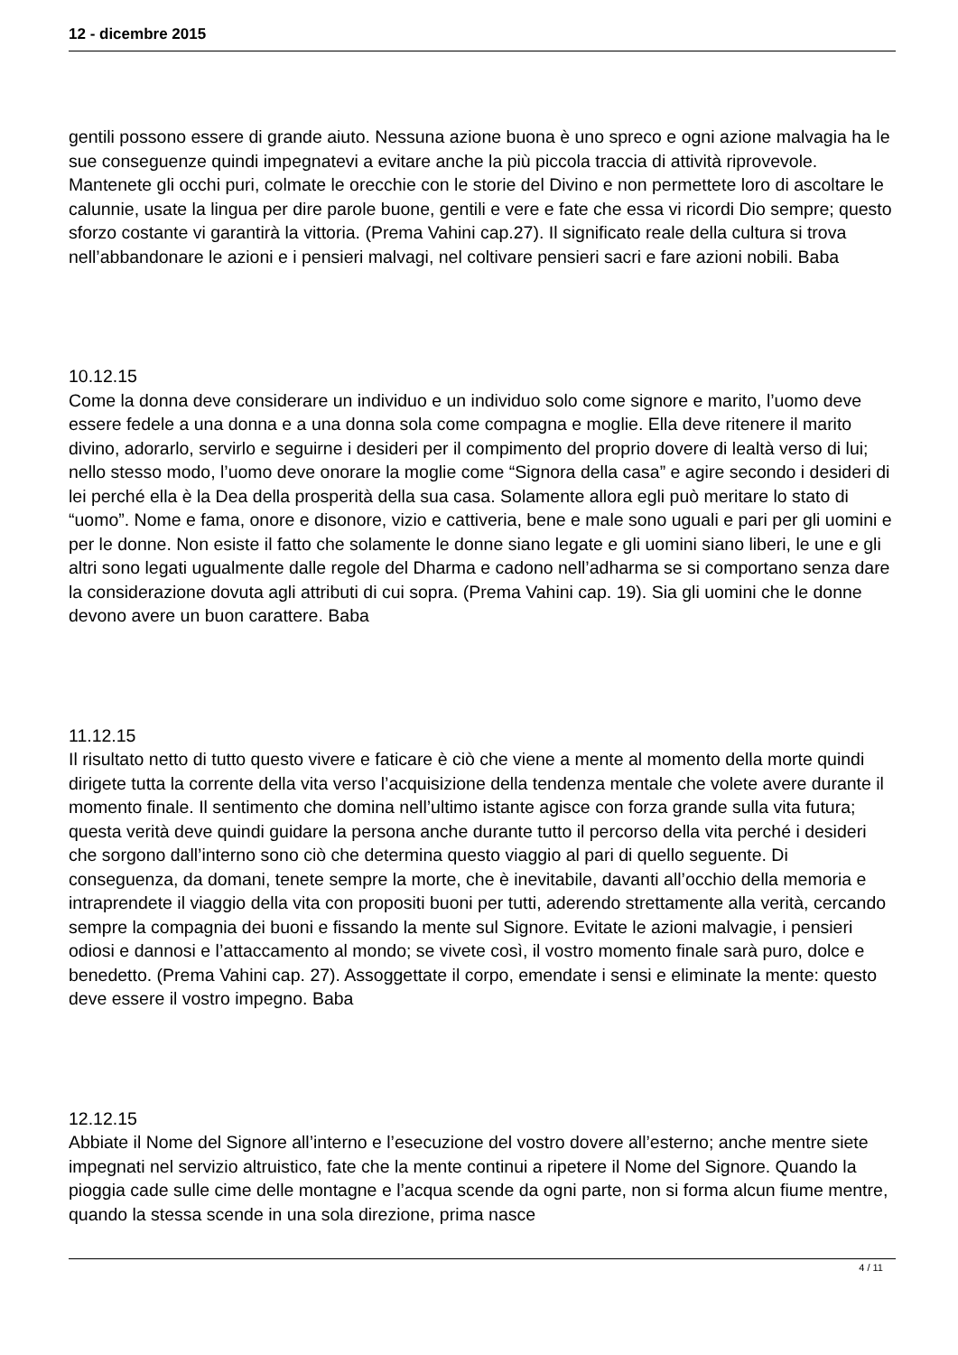12 - dicembre 2015
gentili possono essere di grande aiuto. Nessuna azione buona è uno spreco e ogni azione malvagia ha le sue conseguenze quindi impegnatevi a evitare anche la più piccola traccia di attività riprovevole. Mantenete gli occhi puri, colmate le orecchie con le storie del Divino e non permettete loro di ascoltare le calunnie, usate la lingua per dire parole buone, gentili e vere e fate che essa vi ricordi Dio sempre; questo sforzo costante vi garantirà la vittoria. (Prema Vahini cap.27). Il significato reale della cultura si trova nell’abbandonare le azioni e i pensieri malvagi, nel coltivare pensieri sacri e fare azioni nobili. Baba
10.12.15
Come la donna deve considerare un individuo e un individuo solo come signore e marito, l’uomo deve essere fedele a una donna e a una donna sola come compagna e moglie. Ella deve ritenere il marito divino, adorarlo, servirlo e seguirne i desideri per il compimento del proprio dovere di lealtà verso di lui; nello stesso modo, l’uomo deve onorare la moglie come “Signora della casa” e agire secondo i desideri di lei perché ella è la Dea della prosperità della sua casa. Solamente allora egli può meritare lo stato di “uomo”. Nome e fama, onore e disonore, vizio e cattiveria, bene e male sono uguali e pari per gli uomini e per le donne. Non esiste il fatto che solamente le donne siano legate e gli uomini siano liberi, le une e gli altri sono legati ugualmente dalle regole del Dharma e cadono nell’adharma se si comportano senza dare la considerazione dovuta agli attributi di cui sopra. (Prema Vahini cap. 19). Sia gli uomini che le donne devono avere un buon carattere. Baba
11.12.15
Il risultato netto di tutto questo vivere e faticare è ciò che viene a mente al momento della morte quindi dirigete tutta la corrente della vita verso l’acquisizione della tendenza mentale che volete avere durante il momento finale. Il sentimento che domina nell’ultimo istante agisce con forza grande sulla vita futura; questa verità deve quindi guidare la persona anche durante tutto il percorso della vita perché i desideri che sorgono dall’interno sono ciò che determina questo viaggio al pari di quello seguente. Di conseguenza, da domani, tenete sempre la morte, che è inevitabile, davanti all’occhio della memoria e intraprendete il viaggio della vita con propositi buoni per tutti, aderendo strettamente alla verità, cercando sempre la compagnia dei buoni e fissando la mente sul Signore. Evitate le azioni malvagie, i pensieri odiosi e dannosi e l’attaccamento al mondo; se vivete così, il vostro momento finale sarà puro, dolce e benedetto. (Prema Vahini cap. 27). Assoggettate il corpo, emendate i sensi e eliminate la mente: questo deve essere il vostro impegno. Baba
12.12.15
Abbiate il Nome del Signore all’interno e l’esecuzione del vostro dovere all’esterno; anche mentre siete impegnati nel servizio altruistico, fate che la mente continui a ripetere il Nome del Signore. Quando la pioggia cade sulle cime delle montagne e l’acqua scende da ogni parte, non si forma alcun fiume mentre, quando la stessa scende in una sola direzione, prima nasce
4 / 11